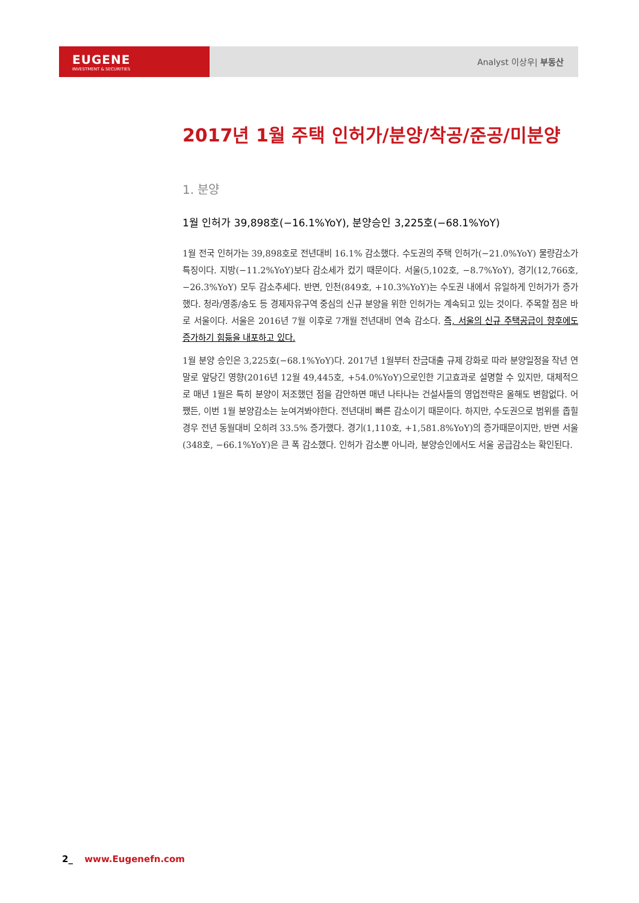EUGENE
INVESTMENT & SECURITIES
Analyst 이상우| 부동산
2017년 1월 주택 인허가/분양/착공/준공/미분양
1. 분양
1월 인허가 39,898호(−16.1%YoY), 분양승인 3,225호(−68.1%YoY)
1월 전국 인허가는 39,898호로 전년대비 16.1% 감소했다. 수도권의 주택 인허가(−21.0%YoY) 물량감소가 특징이다. 지방(−11.2%YoY)보다 감소세가 컸기 때문이다. 서울(5,102호, −8.7%YoY), 경기(12,766호, −26.3%YoY) 모두 감소추세다. 반면, 인천(849호, +10.3%YoY)는 수도권 내에서 유일하게 인허가가 증가했다. 청라/영종/송도 등 경제자유구역 중심의 신규 분양을 위한 인허가는 계속되고 있는 것이다. 주목할 점은 바로 서울이다. 서울은 2016년 7월 이후로 7개월 전년대비 연속 감소다. 즉, 서울의 신규 주택공급이 향후에도 증가하기 힘듦을 내포하고 있다.
1월 분양 승인은 3,225호(−68.1%YoY)다. 2017년 1월부터 잔금대출 규제 강화로 따라 분양일정을 작년 연말로 앞당긴 영향(2016년 12월 49,445호, +54.0%YoY)으로인한 기고효과로 설명할 수 있지만, 대체적으로 매년 1월은 특히 분양이 저조했던 점을 감안하면 매년 나타나는 건설사들의 영업전략은 올해도 변함없다. 어쨌든, 이번 1월 분양감소는 눈여겨봐야한다. 전년대비 빠른 감소이기 때문이다. 하지만, 수도권으로 범위를 좁힐 경우 전년 동월대비 오히려 33.5% 증가했다. 경기(1,110호, +1,581.8%YoY)의 증가때문이지만, 반면 서울(348호, −66.1%YoY)은 큰 폭 감소했다. 인허가 감소뿐 아니라, 분양승인에서도 서울 공급감소는 확인된다.
2_ www.Eugenefn.com